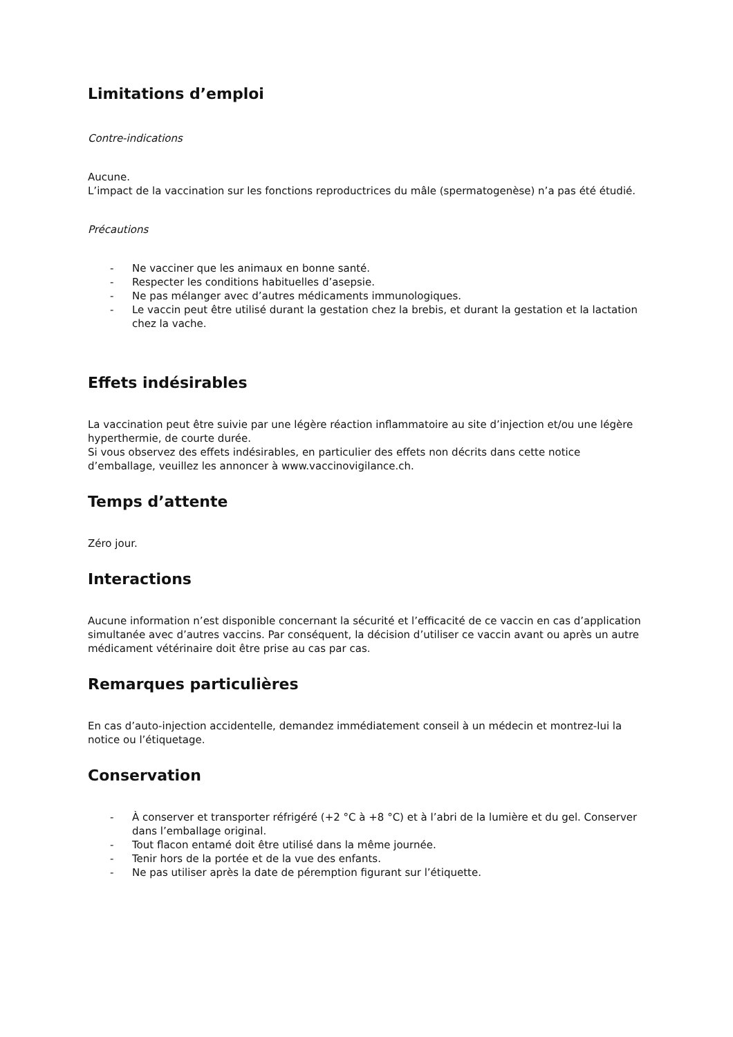Limitations d’emploi
Contre-indications
Aucune.
L’impact de la vaccination sur les fonctions reproductrices du mâle (spermatogenèse) n’a pas été étudié.
Précautions
- Ne vacciner que les animaux en bonne santé.
- Respecter les conditions habituelles d’asepsie.
- Ne pas mélanger avec d’autres médicaments immunologiques.
- Le vaccin peut être utilisé durant la gestation chez la brebis, et durant la gestation et la lactation chez la vache.
Effets indésirables
La vaccination peut être suivie par une légère réaction inflammatoire au site d’injection et/ou une légère hyperthermie, de courte durée.
Si vous observez des effets indésirables, en particulier des effets non décrits dans cette notice d’emballage, veuillez les annoncer à www.vaccinovigilance.ch.
Temps d’attente
Zéro jour.
Interactions
Aucune information n’est disponible concernant la sécurité et l’efficacité de ce vaccin en cas d’application simultanée avec d’autres vaccins. Par conséquent, la décision d’utiliser ce vaccin avant ou après un autre médicament vétérinaire doit être prise au cas par cas.
Remarques particulières
En cas d’auto-injection accidentelle, demandez immédiatement conseil à un médecin et montrez-lui la notice ou l’étiquetage.
Conservation
- À conserver et transporter réfrigéré (+2 °C à +8 °C) et à l’abri de la lumière et du gel. Conserver dans l’emballage original.
- Tout flacon entamé doit être utilisé dans la même journée.
- Tenir hors de la portée et de la vue des enfants.
- Ne pas utiliser après la date de péremption figurant sur l’étiquette.